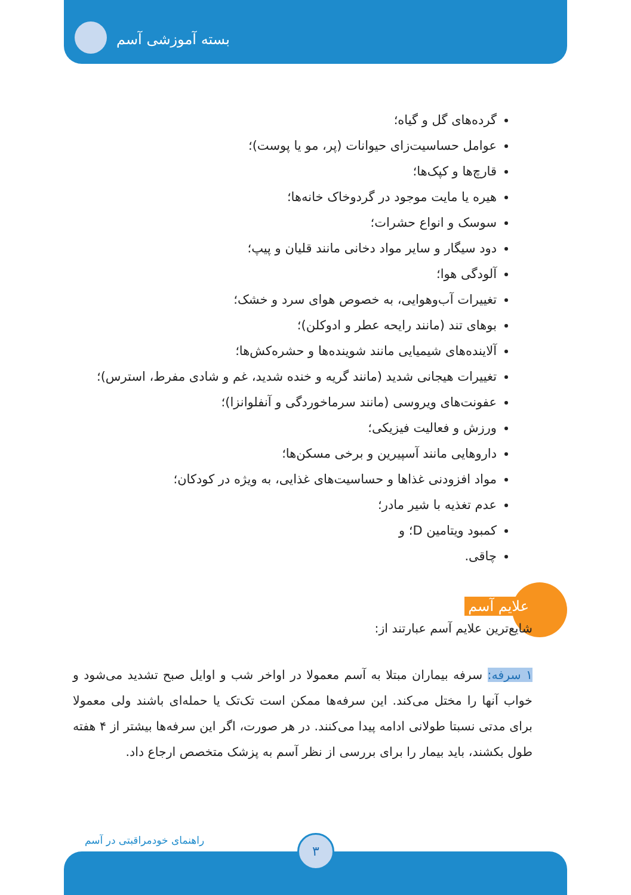بسته آموزشی آسم
گرده‌های گل و گیاه؛
عوامل حساسیت‌زای حیوانات (پر، مو یا پوست)؛
قارچ‌ها و کپک‌ها؛
هیره یا مایت موجود در گردوخاک خانه‌ها؛
سوسک و انواع حشرات؛
دود سیگار و سایر مواد دخانی مانند قلیان و پیپ؛
آلودگی هوا؛
تغییرات آب‌وهوایی، به خصوص هوای سرد و خشک؛
بوهای تند (مانند رایحه عطر و ادوکلن)؛
آلاینده‌های شیمیایی مانند شوینده‌ها و حشره‌کش‌ها؛
تغییرات هیجانی شدید (مانند گریه و خنده شدید، غم و شادی مفرط، استرس)؛
عفونت‌های ویروسی (مانند سرماخوردگی و آنفلوانزا)؛
ورزش و فعالیت فیزیکی؛
داروهایی مانند آسپیرین و برخی مسکن‌ها؛
مواد افزودنی غذاها و حساسیت‌های غذایی، به ویژه در کودکان؛
عدم تغذیه با شیر مادر؛
کمبود ویتامین D؛ و
چاقی.
علایم آسم
شایع‌ترین علایم آسم عبارتند از:
۱ سرفه: سرفه بیماران مبتلا به آسم معمولا در اواخر شب و اوایل صبح تشدید می‌شود و خواب آنها را مختل می‌کند. این سرفه‌ها ممکن است تک‌تک یا حمله‌ای باشند ولی معمولا برای مدتی نسبتا طولانی ادامه پیدا می‌کنند. در هر صورت، اگر این سرفه‌ها بیشتر از ۴ هفته طول بکشند، باید بیمار را برای بررسی از نظر آسم به پزشک متخصص ارجاع داد.
راهنمای خودمراقبتی در آسم ۳